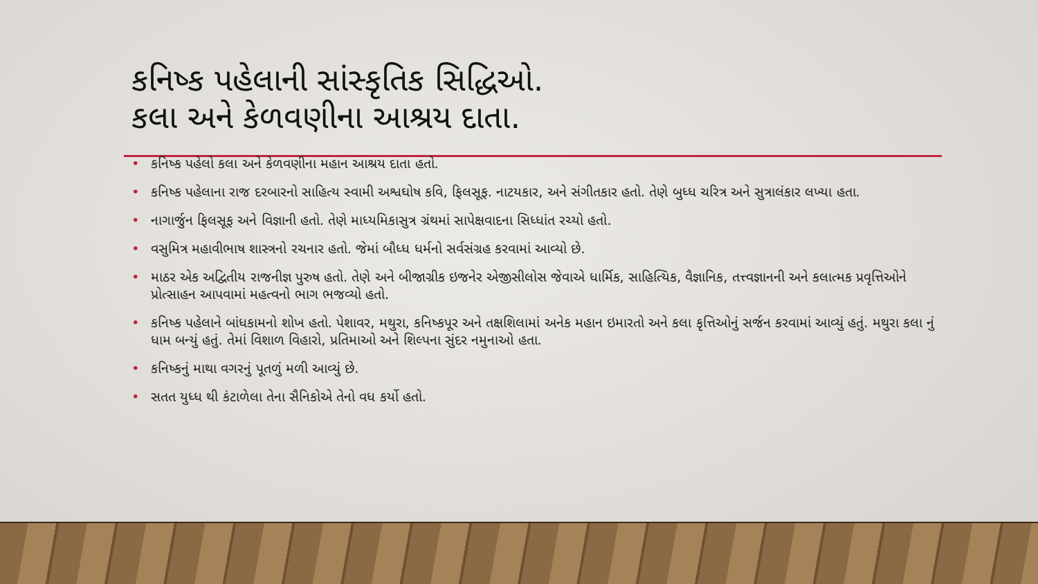કનિષ્ક પહેલાની સાંસ્કૃતિક સિદ્ધિઓ.
કલા અને કેળવણીના આશ્રય દાતા.
• કનિષ્ક પહેલો કલા અને કેળવણીના મહાન આશ્રય દાતા હતો.
• કનિષ્ક પહેલાના રાજ દરબારનો સાહિત્ય સ્વામી અશ્વઘોષ કવિ, ફિલસૂફ. નાટયકાર, અને સંગીતકાર હતો. તેણે બુધ્ધ ચરિત્ર અને સુત્રાલંકાર લખ્યા હતા.
• નાગાર્જુન ફિલસૂફ અને વિજ્ઞાની હતો. તેણે માધ્યમિકાસુત્ર ગ્રંથમાં સાપેક્ષવાદના સિધ્ધાંત રચ્યો હતો.
• વસુમિત્ર મહાવીભાષ શાસ્ત્રનો રચનાર હતો. જેમાં બૌધ્ધ ધર્મનો સર્વસંગ્રહ કરવામાં આવ્યો છે.
• માઠર એક અદ્વિતીય રાજનીજ્ઞ પુરુષ હતો. તેણે અને બીજાગ્રીક ઇજનેર એજીસીલોસ જેવાએ ધાર્મિક, સાહિત્યિક, વૈજ્ઞાનિક, તત્ત્વજ્ઞાનની અને કલાત્મક પ્રવૃત્તિઓને પ્રોત્સાહન આપવામાં મહત્વનો ભાગ ભજવ્યો હતો.
• કનિષ્ક પહેલાને બાંધકામનો શોખ હતો. પેશાવર, મથુરા, કનિષ્કપૂર અને તક્ષશિલામાં અનેક મહાન ઇમારતો અને કલા કૃત્તિઓનું સર્જન કરવામાં આવ્યું હતું. મથુરા કલા નું ધામ બન્યું હતું. તેમાં વિશાળ વિહારો, પ્રતિમાઓ અને શિલ્પના સુંદર નમુનાઓ હતા.
• કનિષ્કનું માથા વગરનું પૂતળું મળી આવ્યું છે.
• સતત યુધ્ધ થી કંટાળેલા તેના સૈનિકોએ તેનો વધ કર્યો હતો.